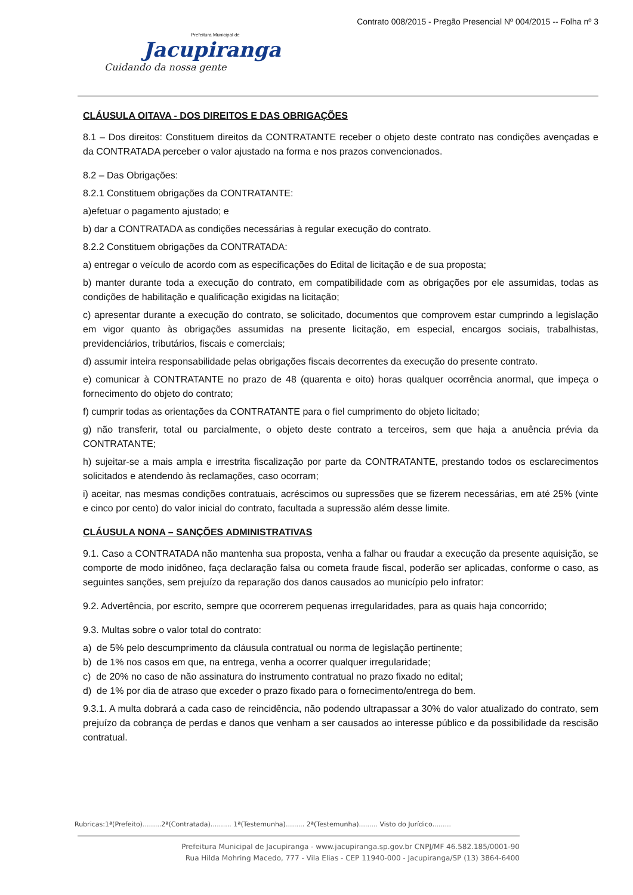Contrato 008/2015 - Pregão Presencial Nº 004/2015 -- Folha nº 3
Prefeitura Municipal de
Jacupiranga
Cuidando da nossa gente
CLÁUSULA OITAVA - DOS DIREITOS E DAS OBRIGAÇÕES
8.1 – Dos direitos: Constituem direitos da CONTRATANTE receber o objeto deste contrato nas condições avençadas e da CONTRATADA perceber o valor ajustado na forma e nos prazos convencionados.
8.2 – Das Obrigações:
8.2.1 Constituem obrigações da CONTRATANTE:
a)efetuar o pagamento ajustado; e
b) dar a CONTRATADA as condições necessárias à regular execução do contrato.
8.2.2 Constituem obrigações da CONTRATADA:
a) entregar o veículo de acordo com as especificações do Edital de licitação e de sua proposta;
b) manter durante toda a execução do contrato, em compatibilidade com as obrigações por ele assumidas, todas as condições de habilitação e qualificação exigidas na licitação;
c) apresentar durante a execução do contrato, se solicitado, documentos que comprovem estar cumprindo a legislação em vigor quanto às obrigações assumidas na presente licitação, em especial, encargos sociais, trabalhistas, previdenciários, tributários, fiscais e comerciais;
d) assumir inteira responsabilidade pelas obrigações fiscais decorrentes da execução do presente contrato.
e) comunicar à CONTRATANTE no prazo de 48 (quarenta e oito) horas qualquer ocorrência anormal, que impeça o fornecimento do objeto do contrato;
f) cumprir todas as orientações da CONTRATANTE para o fiel cumprimento do objeto licitado;
g) não transferir, total ou parcialmente, o objeto deste contrato a terceiros, sem que haja a anuência prévia da CONTRATANTE;
h) sujeitar-se a mais ampla e irrestrita fiscalização por parte da CONTRATANTE, prestando todos os esclarecimentos solicitados e atendendo às reclamações, caso ocorram;
i) aceitar, nas mesmas condições contratuais, acréscimos ou supressões que se fizerem necessárias, em até 25% (vinte e cinco por cento) do valor inicial do contrato, facultada a supressão além desse limite.
CLÁUSULA NONA – SANÇÕES ADMINISTRATIVAS
9.1. Caso a CONTRATADA não mantenha sua proposta, venha a falhar ou fraudar a execução da presente aquisição, se comporte de modo inidôneo, faça declaração falsa ou cometa fraude fiscal, poderão ser aplicadas, conforme o caso, as seguintes sanções, sem prejuízo da reparação dos danos causados ao município pelo infrator:
9.2. Advertência, por escrito, sempre que ocorrerem pequenas irregularidades, para as quais haja concorrido;
9.3. Multas sobre o valor total do contrato:
a) de 5% pelo descumprimento da cláusula contratual ou norma de legislação pertinente;
b) de 1% nos casos em que, na entrega, venha a ocorrer qualquer irregularidade;
c) de 20% no caso de não assinatura do instrumento contratual no prazo fixado no edital;
d) de 1% por dia de atraso que exceder o prazo fixado para o fornecimento/entrega do bem.
9.3.1. A multa dobrará a cada caso de reincidência, não podendo ultrapassar a 30% do valor atualizado do contrato, sem prejuízo da cobrança de perdas e danos que venham a ser causados ao interesse público e da possibilidade da rescisão contratual.
Rubricas:1ª(Prefeito).........2ª(Contratada).......... 1ª(Testemunha)......... 2ª(Testemunha)......... Visto do Jurídico.........
Prefeitura Municipal de Jacupiranga - www.jacupiranga.sp.gov.br CNPJ/MF 46.582.185/0001-90
Rua Hilda Mohring Macedo, 777 - Vila Elias - CEP 11940-000 - Jacupiranga/SP (13) 3864-6400